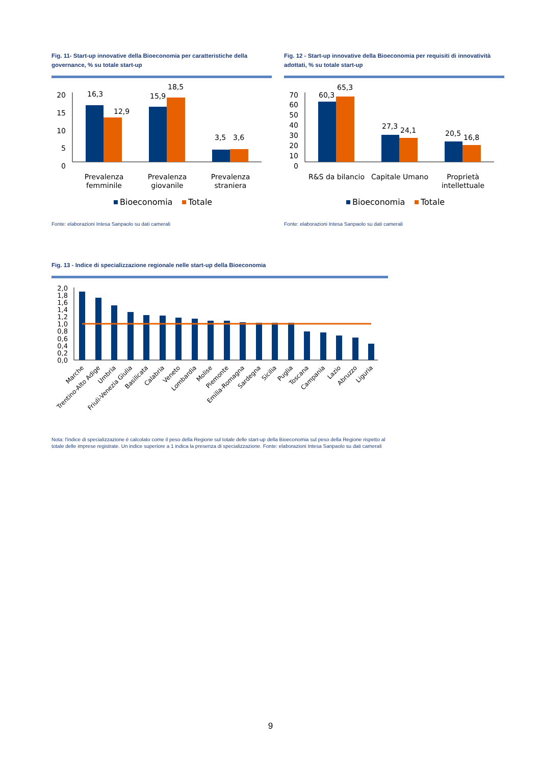Fig. 11- Start-up innovative della Bioeconomia per caratteristiche della governance, % su totale start-up
20
15
10
5
0
16,3
12,9
15,9
18,5
3,5
3,6
Prevalenza
femminile
Prevalenza
giovanile
Prevalenza
straniera
Bioeconomia
Totale
Fonte: elaborazioni Intesa Sanpaolo su dati camerali
Fig. 12 - Start-up innovative della Bioeconomia per requisiti di innovatività adottati, % su totale start-up
70
60
50
40
30
20
10
0
60,3
65,3
27,3
24,1
20,5
16,8
R&S da bilancio
Capitale Umano
Proprietà
intellettuale
Bioeconomia
Totale
Fonte: elaborazioni Intesa Sanpaolo su dati camerali
Fig. 13 - Indice di specializzazione regionale nelle start-up della Bioeconomia
2,0
1,8
1,6
1,4
1,2
1,0
0,8
0,6
0,4
0,2
0,0
Marche
Trentino-Alto Adige
Umbria
Friuli-Venezia Giulia
Basilicata
Calabria
Veneto
Lombardia
Molise
Piemonte
Emilia-Romagna
Sardegna
Sicilia
Puglia
Toscana
Campania
Lazio
Abruzzo
Liguria
Nota: l'indice di specializzazione è calcolato come il peso della Regione sul totale delle start-up della Bioeconomia sul peso della Regione rispetto al totale delle imprese registrate. Un indice superiore a 1 indica la presenza di specializzazione. Fonte: elaborazioni Intesa Sanpaolo su dati camerali
9